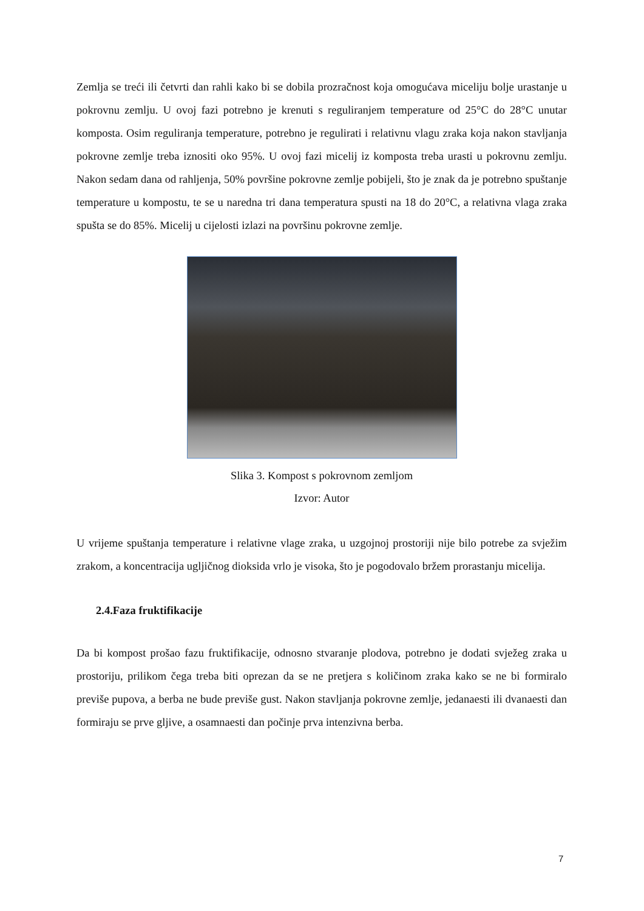Zemlja se treći ili četvrti dan rahli kako bi se dobila prozračnost koja omogućava miceliju bolje urastanje u pokrovnu zemlju. U ovoj fazi potrebno je krenuti s reguliranjem temperature od 25°C do 28°C unutar komposta. Osim reguliranja temperature, potrebno je regulirati i relativnu vlagu zraka koja nakon stavljanja pokrovne zemlje treba iznositi oko 95%. U ovoj fazi micelij iz komposta treba urasti u pokrovnu zemlju. Nakon sedam dana od rahljenja, 50% površine pokrovne zemlje pobijeli, što je znak da je potrebno spuštanje temperature u kompostu, te se u naredna tri dana temperatura spusti na 18 do 20°C, a relativna vlaga zraka spušta se do 85%. Micelij u cijelosti izlazi na površinu pokrovne zemlje.
Slika 3. Kompost s pokrovnom zemljom
Izvor: Autor
U vrijeme spuštanja temperature i relativne vlage zraka, u uzgojnoj prostoriji nije bilo potrebe za svježim zrakom, a koncentracija ugljičnog dioksida vrlo je visoka, što je pogodovalo bržem prorastanju micelija.
2.4.Faza fruktifikacije
Da bi kompost prošao fazu fruktifikacije, odnosno stvaranje plodova, potrebno je dodati svježeg zraka u prostoriju, prilikom čega treba biti oprezan da se ne pretjera s količinom zraka kako se ne bi formiralo previše pupova, a berba ne bude previše gust. Nakon stavljanja pokrovne zemlje, jedanaesti ili dvanaesti dan formiraju se prve gljive, a osamnaesti dan počinje prva intenzivna berba.
7